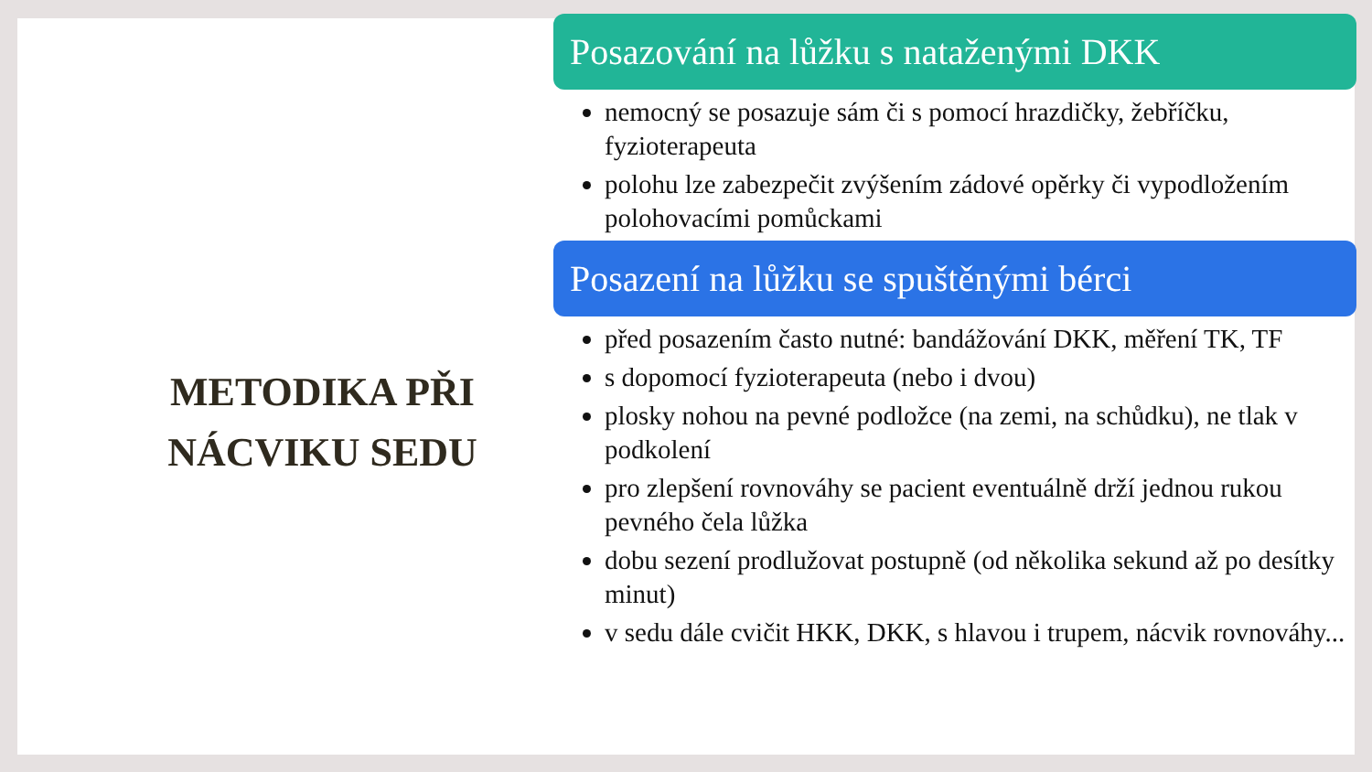METODIKA PŘI
NÁCVIKU SEDU
Posazování na lůžku s nataženými DKK
nemocný se posazuje sám či s pomocí hrazdičky, žebříčku, fyzioterapeuta
polohu lze zabezpečit zvýšením zádové opěrky či vypodložením polohovacími pomůckami
Posazení na lůžku se spuštěnými bérci
před posazením často nutné: bandážování DKK, měření TK, TF
s dopomocí fyzioterapeuta (nebo i dvou)
plosky nohou na pevné podložce (na zemi, na schůdku), ne tlak v podkolení
pro zlepšení rovnováhy se pacient eventuálně drží jednou rukou pevného čela lůžka
dobu sezení prodlužovat postupně (od několika sekund až po desítky minut)
v sedu dále cvičit HKK, DKK, s hlavou i trupem, nácvik rovnováhy...